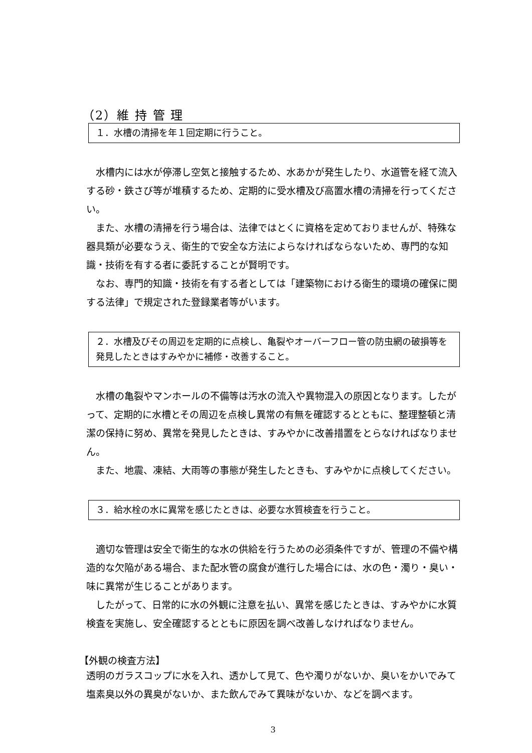（2）維 持 管 理
１．水槽の清掃を年１回定期に行うこと。
水槽内には水が停滞し空気と接触するため、水あかが発生したり、水道管を経て流入する砂・鉄さび等が堆積するため、定期的に受水槽及び高置水槽の清掃を行ってください。
また、水槽の清掃を行う場合は、法律ではとくに資格を定めておりませんが、特殊な器具類が必要なうえ、衛生的で安全な方法によらなければならないため、専門的な知識・技術を有する者に委託することが賢明です。
なお、専門的知識・技術を有する者としては「建築物における衛生的環境の確保に関する法律」で規定された登録業者等がいます。
２．水槽及びその周辺を定期的に点検し、亀裂やオーバーフロー管の防虫網の破損等を発見したときはすみやかに補修・改善すること。
水槽の亀裂やマンホールの不備等は汚水の流入や異物混入の原因となります。したがって、定期的に水槽とその周辺を点検し異常の有無を確認するとともに、整理整頓と清潔の保持に努め、異常を発見したときは、すみやかに改善措置をとらなければなりません。
また、地震、凍結、大雨等の事態が発生したときも、すみやかに点検してください。
３．給水栓の水に異常を感じたときは、必要な水質検査を行うこと。
適切な管理は安全で衛生的な水の供給を行うための必須条件ですが、管理の不備や構造的な欠陥がある場合、また配水管の腐食が進行した場合には、水の色・濁り・臭い・味に異常が生じることがあります。
したがって、日常的に水の外観に注意を払い、異常を感じたときは、すみやかに水質検査を実施し、安全確認するとともに原因を調べ改善しなければなりません。
【外観の検査方法】
透明のガラスコップに水を入れ、透かして見て、色や濁りがないか、臭いをかいでみて塩素臭以外の異臭がないか、また飲んでみて異味がないか、などを調べます。
3